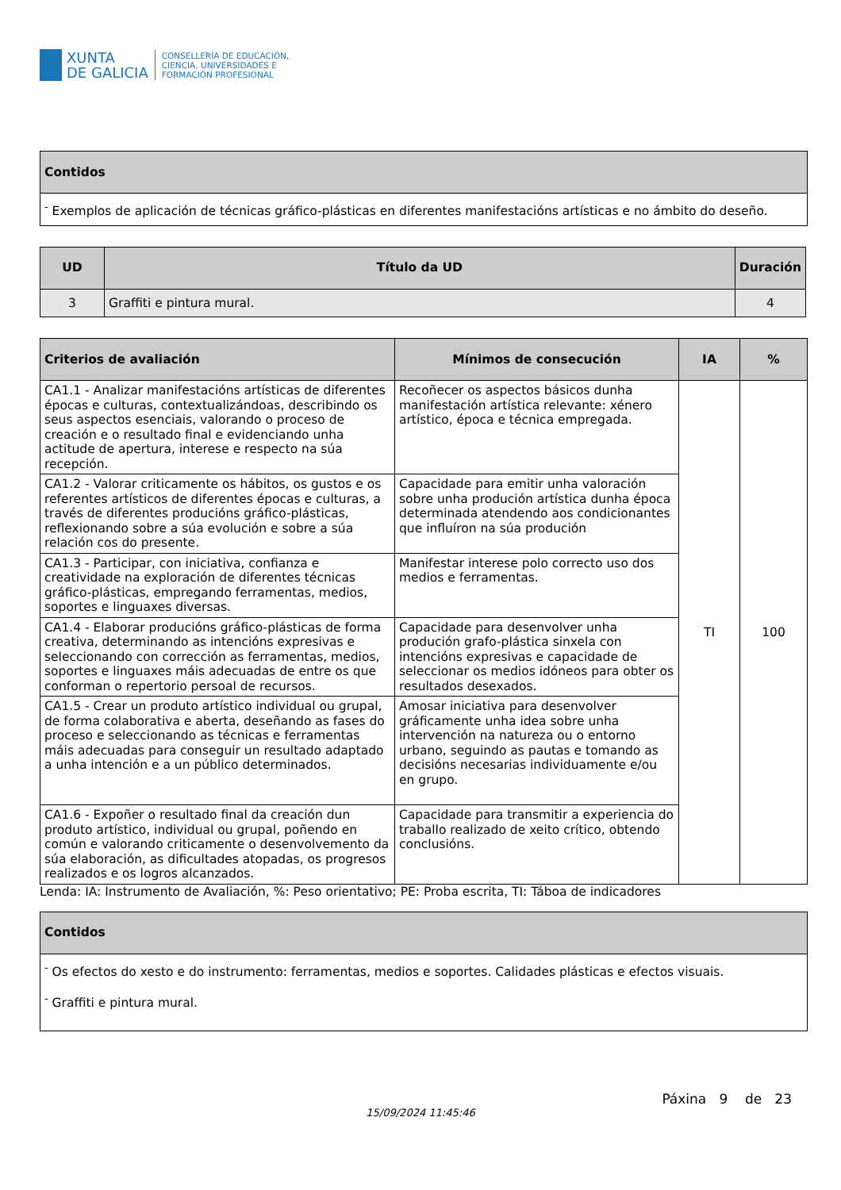XUNTA
DE GALICIA
CONSELLERÍA DE EDUCACIÓN,
CIENCIA, UNIVERSIDADES E
FORMACIÓN PROFESIONAL
| Contidos |
| --- |
| <sup>-</sup> Exemplos de aplicación de técnicas gráfico-plásticas en diferentes manifestacións artísticas e no ámbito do deseño. |
| UD | Título da UD | Duración |
| --- | --- | --- |
| 3 | Graffiti e pintura mural. | 4 |
| Criterios de avaliación | Mínimos de consecución | IA | % |
| --- | --- | --- | --- |
| CA1.1 - Analizar manifestacións artísticas de diferentes épocas e culturas, contextualizándoas, describindo os seus aspectos esenciais, valorando o proceso de creación e o resultado final e evidenciando unha actitude de apertura, interese e respecto na súa recepción. | Recoñecer os aspectos básicos dunha manifestación artística relevante: xénero artístico, época e técnica empregada. | TI | 100 |
| CA1.2 - Valorar criticamente os hábitos, os gustos e os referentes artísticos de diferentes épocas e culturas, a través de diferentes producións gráfico-plásticas, reflexionando sobre a súa evolución e sobre a súa relación cos do presente. | Capacidade para emitir unha valoración sobre unha produción artística dunha época determinada atendendo aos condicionantes que influíron na súa produción | | |
| CA1.3 - Participar, con iniciativa, confianza e creatividade na exploración de diferentes técnicas gráfico-plásticas, empregando ferramentas, medios, soportes e linguaxes diversas. | Manifestar interese polo correcto uso dos medios e ferramentas. | | |
| CA1.4 - Elaborar producións gráfico-plásticas de forma creativa, determinando as intencións expresivas e seleccionando con corrección as ferramentas, medios, soportes e linguaxes máis adecuadas de entre os que conforman o repertorio persoal de recursos. | Capacidade para desenvolver unha produción grafo-plástica sinxela con intencións expresivas e capacidade de seleccionar os medios idóneos para obter os resultados desexados. | | |
| CA1.5 - Crear un produto artístico individual ou grupal, de forma colaborativa e aberta, deseñando as fases do proceso e seleccionando as técnicas e ferramentas máis adecuadas para conseguir un resultado adaptado a unha intención e a un público determinados. | Amosar iniciativa para desenvolver gráficamente unha idea sobre unha intervención na natureza ou o entorno urbano, seguindo as pautas e tomando as decisións necesarias individuamente e/ou en grupo. | | |
| CA1.6 - Expoñer o resultado final da creación dun produto artístico, individual ou grupal, poñendo en común e valorando criticamente o desenvolvemento da súa elaboración, as dificultades atopadas, os progresos realizados e os logros alcanzados. | Capacidade para transmitir a experiencia do traballo realizado de xeito crítico, obtendo conclusións. | | |
Lenda: IA: Instrumento de Avaliación, %: Peso orientativo; PE: Proba escrita, TI: Táboa de indicadores
| Contidos |
| --- |
| <sup>-</sup> Os efectos do xesto e do instrumento: ferramentas, medios e soportes. Calidades plásticas e efectos visuais. <sup>-</sup> Graffiti e pintura mural. |
Páxina 9 de 23
15/09/2024 11:45:46